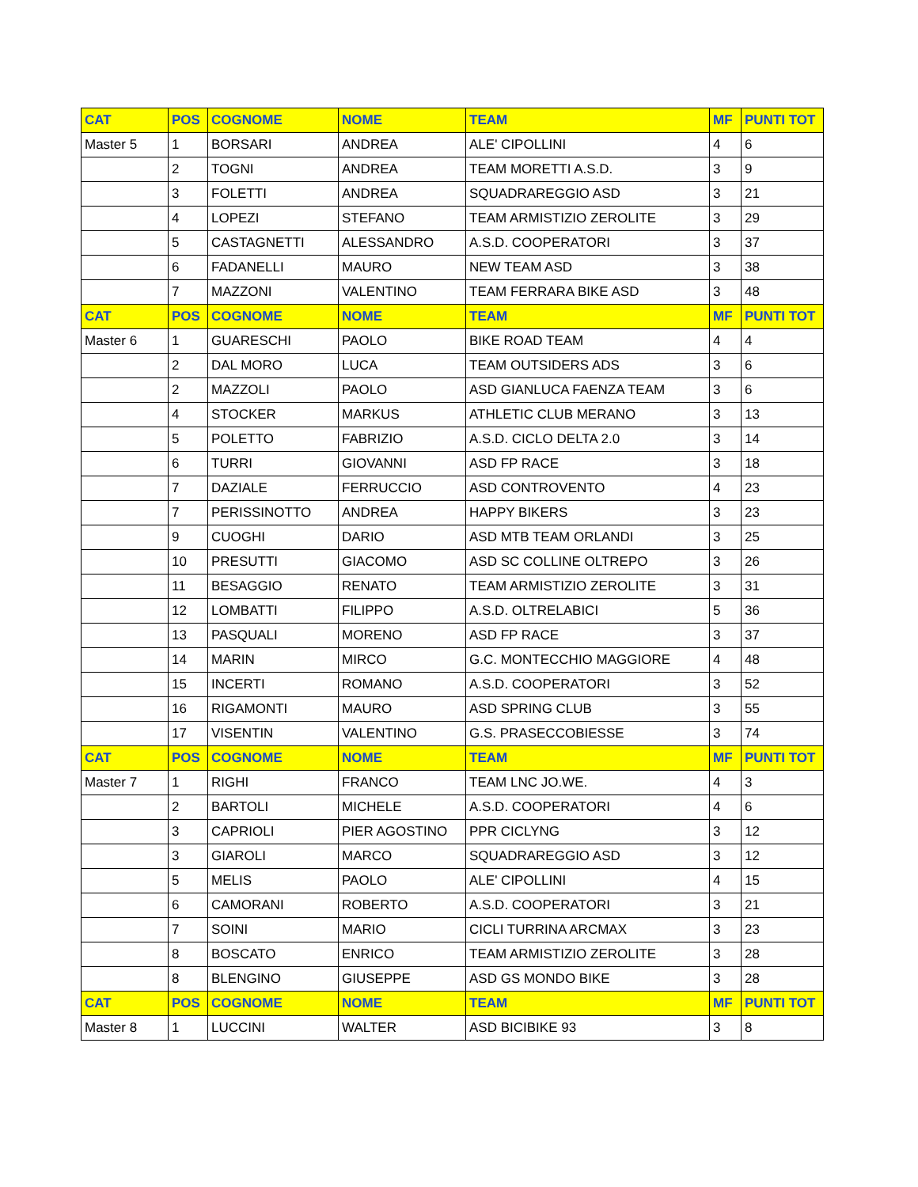| CAT | POS | COGNOME | NOME | TEAM | MF | PUNTI TOT |
| --- | --- | --- | --- | --- | --- | --- |
| Master 5 | 1 | BORSARI | ANDREA | ALE' CIPOLLINI | 4 | 6 |
| | 2 | TOGNI | ANDREA | TEAM MORETTI A.S.D. | 3 | 9 |
| | 3 | FOLETTI | ANDREA | SQUADRAREGGIO ASD | 3 | 21 |
| | 4 | LOPEZI | STEFANO | TEAM ARMISTIZIO ZEROLITE | 3 | 29 |
| | 5 | CASTAGNETTI | ALESSANDRO | A.S.D. COOPERATORI | 3 | 37 |
| | 6 | FADANELLI | MAURO | NEW TEAM ASD | 3 | 38 |
| | 7 | MAZZONI | VALENTINO | TEAM FERRARA BIKE ASD | 3 | 48 |
| CAT | POS | COGNOME | NOME | TEAM | MF | PUNTI TOT |
| Master 6 | 1 | GUARESCHI | PAOLO | BIKE ROAD TEAM | 4 | 4 |
| | 2 | DAL MORO | LUCA | TEAM OUTSIDERS ADS | 3 | 6 |
| | 2 | MAZZOLI | PAOLO | ASD GIANLUCA FAENZA TEAM | 3 | 6 |
| | 4 | STOCKER | MARKUS | ATHLETIC CLUB MERANO | 3 | 13 |
| | 5 | POLETTO | FABRIZIO | A.S.D. CICLO DELTA 2.0 | 3 | 14 |
| | 6 | TURRI | GIOVANNI | ASD FP RACE | 3 | 18 |
| | 7 | DAZIALE | FERRUCCIO | ASD CONTROVENTO | 4 | 23 |
| | 7 | PERISSINOTTO | ANDREA | HAPPY BIKERS | 3 | 23 |
| | 9 | CUOGHI | DARIO | ASD MTB TEAM ORLANDI | 3 | 25 |
| | 10 | PRESUTTI | GIACOMO | ASD SC COLLINE OLTREPO | 3 | 26 |
| | 11 | BESAGGIO | RENATO | TEAM ARMISTIZIO ZEROLITE | 3 | 31 |
| | 12 | LOMBATTI | FILIPPO | A.S.D. OLTRELABICI | 5 | 36 |
| | 13 | PASQUALI | MORENO | ASD FP RACE | 3 | 37 |
| | 14 | MARIN | MIRCO | G.C. MONTECCHIO MAGGIORE | 4 | 48 |
| | 15 | INCERTI | ROMANO | A.S.D. COOPERATORI | 3 | 52 |
| | 16 | RIGAMONTI | MAURO | ASD SPRING CLUB | 3 | 55 |
| | 17 | VISENTIN | VALENTINO | G.S. PRASECCOBIESSE | 3 | 74 |
| CAT | POS | COGNOME | NOME | TEAM | MF | PUNTI TOT |
| Master 7 | 1 | RIGHI | FRANCO | TEAM LNC JO.WE. | 4 | 3 |
| | 2 | BARTOLI | MICHELE | A.S.D. COOPERATORI | 4 | 6 |
| | 3 | CAPRIOLI | PIER AGOSTINO | PPR CICLYNG | 3 | 12 |
| | 3 | GIAROLI | MARCO | SQUADRAREGGIO ASD | 3 | 12 |
| | 5 | MELIS | PAOLO | ALE' CIPOLLINI | 4 | 15 |
| | 6 | CAMORANI | ROBERTO | A.S.D. COOPERATORI | 3 | 21 |
| | 7 | SOINI | MARIO | CICLI TURRINA ARCMAX | 3 | 23 |
| | 8 | BOSCATO | ENRICO | TEAM ARMISTIZIO ZEROLITE | 3 | 28 |
| | 8 | BLENGINO | GIUSEPPE | ASD GS MONDO BIKE | 3 | 28 |
| CAT | POS | COGNOME | NOME | TEAM | MF | PUNTI TOT |
| Master 8 | 1 | LUCCINI | WALTER | ASD BICIBIKE 93 | 3 | 8 |